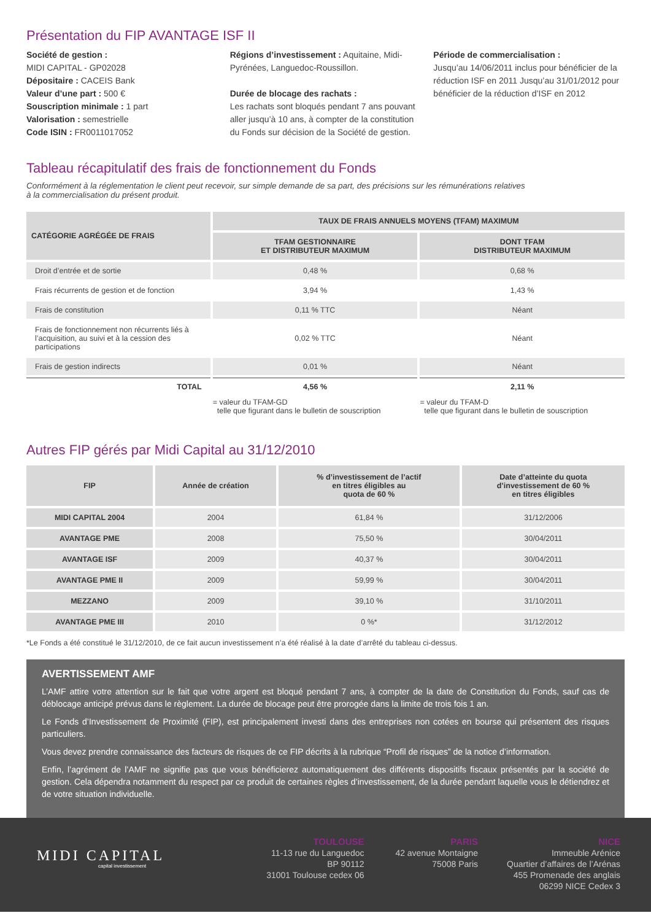Présentation du FIP AVANTAGE ISF II
Société de gestion :
MIDI CAPITAL - GP02028
Dépositaire : CACEIS Bank
Valeur d’une part : 500 €
Souscription minimale : 1 part
Valorisation : semestrielle
Code ISIN : FR0011017052
Régions d’investissement : Aquitaine, Midi-Pyrénées, Languedoc-Roussillon.
Durée de blocage des rachats :
Les rachats sont bloqués pendant 7 ans pouvant aller jusqu’à 10 ans, à compter de la constitution du Fonds sur décision de la Société de gestion.
Période de commercialisation :
Jusqu’au 14/06/2011 inclus pour bénéficier de la réduction ISF en 2011 Jusqu’au 31/01/2012 pour bénéficier de la réduction d’ISF en 2012
Tableau récapitulatif des frais de fonctionnement du Fonds
Conformément à la réglementation le client peut recevoir, sur simple demande de sa part, des précisions sur les rémunérations relatives
à la commercialisation du présent produit.
| CATÉGORIE AGRÉGÉE DE FRAIS | TAUX DE FRAIS ANNUELS MOYENS (TFAM) MAXIMUM | |
| --- | --- | --- |
| | TFAM GESTIONNAIRE ET DISTRIBUTEUR MAXIMUM | DONT TFAM DISTRIBUTEUR MAXIMUM |
| Droit d’entrée et de sortie | 0,48 % | 0,68 % |
| Frais récurrents de gestion et de fonction | 3,94 % | 1,43 % |
| Frais de constitution | 0,11 % TTC | Néant |
| Frais de fonctionnement non récurrents liés à l’acquisition, au suivi et à la cession des participations | 0,02 % TTC | Néant |
| Frais de gestion indirects | 0,01 % | Néant |
| TOTAL | 4,56 % | 2,11 % |
| | = valeur du TFAM-GD telle que figurant dans le bulletin de souscription | = valeur du TFAM-D telle que figurant dans le bulletin de souscription |
Autres FIP gérés par Midi Capital au 31/12/2010
| FIP | Année de création | % d’investissement de l’actif en titres éligibles au quota de 60 % | Date d’atteinte du quota d’investissement de 60 % en titres éligibles |
| --- | --- | --- | --- |
| MIDI CAPITAL 2004 | 2004 | 61,84 % | 31/12/2006 |
| AVANTAGE PME | 2008 | 75,50 % | 30/04/2011 |
| AVANTAGE ISF | 2009 | 40,37 % | 30/04/2011 |
| AVANTAGE PME II | 2009 | 59,99 % | 30/04/2011 |
| MEZZANO | 2009 | 39,10 % | 31/10/2011 |
| AVANTAGE PME III | 2010 | 0 %* | 31/12/2012 |
*Le Fonds a été constitué le 31/12/2010, de ce fait aucun investissement n’a été réalisé à la date d’arrêté du tableau ci-dessus.
AVERTISSEMENT AMF
L’AMF attire votre attention sur le fait que votre argent est bloqué pendant 7 ans, à compter de la date de Constitution du Fonds, sauf cas de déblocage anticipé prévus dans le règlement. La durée de blocage peut être prorogée dans la limite de trois fois 1 an.
Le Fonds d’Investissement de Proximité (FIP), est principalement investi dans des entreprises non cotées en bourse qui présentent des risques particuliers.
Vous devez prendre connaissance des facteurs de risques de ce FIP décrits à la rubrique “Profil de risques” de la notice d’information.
Enfin, l’agrément de l’AMF ne signifie pas que vous bénéficierez automatiquement des différents dispositifs fiscaux présentés par la société de gestion. Cela dépendra notamment du respect par ce produit de certaines règles d’investissement, de la durée pendant laquelle vous le détiendrez et de votre situation individuelle.
MIDI CAPITAL
capital investissement
TOULOUSE
11-13 rue du Languedoc
BP 90112
31001 Toulouse cedex 06
PARIS
42 avenue Montaigne
75008 Paris
NICE
Immeuble Arénice
Quartier d’affaires de l’Arénas
455 Promenade des anglais
06299 NICE Cedex 3